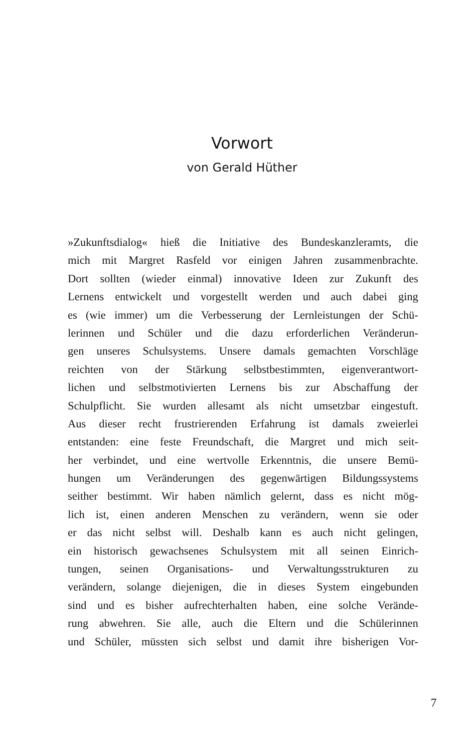Vorwort
von Gerald Hüther
»Zukunftsdialog« hieß die Initiative des Bundeskanzleramts, die
mich mit Margret Rasfeld vor einigen Jahren zusammenbrachte.
Dort sollten (wieder einmal) innovative Ideen zur Zukunft des
Lernens entwickelt und vorgestellt werden und auch dabei ging
es (wie immer) um die Verbesserung der Lernleistungen der Schü-
lerinnen und Schüler und die dazu erforderlichen Veränderun-
gen unseres Schulsystems. Unsere damals gemachten Vorschläge
reichten von der Stärkung selbstbestimmten, eigenverantwort-
lichen und selbstmotivierten Lernens bis zur Abschaffung der
Schulpflicht. Sie wurden allesamt als nicht umsetzbar eingestuft.
Aus dieser recht frustrierenden Erfahrung ist damals zweierlei
entstanden: eine feste Freundschaft, die Margret und mich seit-
her verbindet, und eine wertvolle Erkenntnis, die unsere Bemü-
hungen um Veränderungen des gegenwärtigen Bildungssystems
seither bestimmt. Wir haben nämlich gelernt, dass es nicht mög-
lich ist, einen anderen Menschen zu verändern, wenn sie oder
er das nicht selbst will. Deshalb kann es auch nicht gelingen,
ein historisch gewachsenes Schulsystem mit all seinen Einrich-
tungen, seinen Organisations- und Verwaltungsstrukturen zu
verändern, solange diejenigen, die in dieses System eingebunden
sind und es bisher aufrechterhalten haben, eine solche Verände-
rung abwehren. Sie alle, auch die Eltern und die Schülerinnen
und Schüler, müssten sich selbst und damit ihre bisherigen Vor-
7